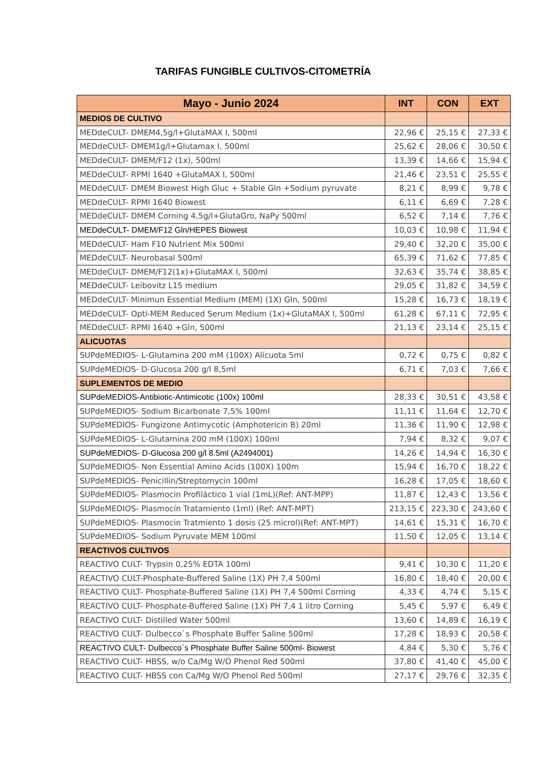TARIFAS FUNGIBLE CULTIVOS-CITOMETRÍA
| Mayo - Junio 2024 | INT | CON | EXT |
| --- | --- | --- | --- |
| MEDIOS DE CULTIVO | | | |
| MEDdeCULT- DMEM4,5g/l+GlutaMAX I, 500ml | 22,96 € | 25,15 € | 27,33 € |
| MEDdeCULT- DMEM1g/l+Glutamax I, 500ml | 25,62 € | 28,06 € | 30,50 € |
| MEDdeCULT- DMEM/F12 (1x), 500ml | 13,39 € | 14,66 € | 15,94 € |
| MEDdeCULT- RPMI 1640 +GlutaMAX I, 500ml | 21,46 € | 23,51 € | 25,55 € |
| MEDdeCULT- DMEM Biowest High Gluc + Stable Gln +Sodium pyruvate | 8,21 € | 8,99 € | 9,78 € |
| MEDdeCULT- RPMI 1640 Biowest | 6,11 € | 6,69 € | 7,28 € |
| MEDdeCULT- DMEM Corning 4,5g/l+GlutaGro, NaPy 500ml | 6,52 € | 7,14 € | 7,76 € |
| MEDdeCULT- DMEM/F12 Gln/HEPES Biowest | 10,03 € | 10,98 € | 11,94 € |
| MEDdeCULT- Ham F10 Nutrient Mix 500ml | 29,40 € | 32,20 € | 35,00 € |
| MEDdeCULT- Neurobasal 500ml | 65,39 € | 71,62 € | 77,85 € |
| MEDdeCULT- DMEM/F12(1x)+GlutaMAX I, 500ml | 32,63 € | 35,74 € | 38,85 € |
| MEDdeCULT- Leibovitz L15 medium | 29,05 € | 31,82 € | 34,59 € |
| MEDdeCULT- Minimun Essential Medium (MEM) (1X) Gln, 500ml | 15,28 € | 16,73 € | 18,19 € |
| MEDdeCULT- Opti-MEM Reduced Serum Medium (1x)+GlutaMAX I, 500ml | 61,28 € | 67,11 € | 72,95 € |
| MEDdeCULT- RPMI 1640 +Gln, 500ml | 21,13 € | 23,14 € | 25,15 € |
| ALICUOTAS | | | |
| SUPdeMEDIOS- L-Glutamina 200 mM (100X) Alícuota 5ml | 0,72 € | 0,75 € | 0,82 € |
| SUPdeMEDIOS- D-Glucosa 200 g/l 8,5ml | 6,71 € | 7,03 € | 7,66 € |
| SUPLEMENTOS DE MEDIO | | | |
| SUPdeMEDIOS-Antibiotic-Antimicotic (100x) 100ml | 28,33 € | 30,51 € | 43,58 € |
| SUPdeMEDIOS- Sodium Bicarbonate 7,5% 100ml | 11,11 € | 11,64 € | 12,70 € |
| SUPdeMEDIOS- Fungizone Antimycotic (Amphotericin B) 20ml | 11,36 € | 11,90 € | 12,98 € |
| SUPdeMEDIOS- L-Glutamina 200 mM (100X) 100ml | 7,94 € | 8,32 € | 9,07 € |
| SUPdeMEDIOS- D-Glucosa 200 g/l 8.5ml (A2494001) | 14,26 € | 14,94 € | 16,30 € |
| SUPdeMEDIOS- Non Essential Amino Acids (100X) 100m | 15,94 € | 16,70 € | 18,22 € |
| SUPdeMEDIOS- Penicillin/Streptomycin 100ml | 16,28 € | 17,05 € | 18,60 € |
| SUPdeMEDIOS- Plasmocin Profiláctico 1 vial (1mL)(Ref: ANT-MPP) | 11,87 € | 12,43 € | 13,56 € |
| SUPdeMEDIOS- Plasmocín Tratamiento (1ml) (Ref: ANT-MPT) | 213,15 € | 223,30 € | 243,60 € |
| SUPdeMEDIOS- Plasmocin Tratmiento 1 dosis (25 microl)(Ref: ANT-MPT) | 14,61 € | 15,31 € | 16,70 € |
| SUPdeMEDIOS- Sodium Pyruvate MEM 100ml | 11,50 € | 12,05 € | 13,14 € |
| REACTIVOS CULTIVOS | | | |
| REACTIVO CULT- Trypsin 0,25% EDTA 100ml | 9,41 € | 10,30 € | 11,20 € |
| REACTIVO CULT-Phosphate-Buffered Saline (1X) PH 7,4 500ml | 16,80 € | 18,40 € | 20,00 € |
| REACTIVO CULT- Phosphate-Buffered Saline (1X) PH 7,4 500ml Corning | 4,33 € | 4,74 € | 5,15 € |
| REACTIVO CULT- Phosphate-Buffered Saline (1X) PH 7,4 1 litro Corning | 5,45 € | 5,97 € | 6,49 € |
| REACTIVO CULT- Distilled Water 500ml | 13,60 € | 14,89 € | 16,19 € |
| REACTIVO CULT- Dulbecco`s Phosphate Buffer Saline 500ml | 17,28 € | 18,93 € | 20,58 € |
| REACTIVO CULT- Dulbecco`s Phosphate Buffer Saline 500ml- Biowest | 4,84 € | 5,30 € | 5,76 € |
| REACTIVO CULT- HBSS, w/o Ca/Mg W/O Phenol Red 500ml | 37,80 € | 41,40 € | 45,00 € |
| REACTIVO CULT- HBSS con Ca/Mg W/O Phenol Red 500ml | 27,17 € | 29,76 € | 32,35 € |